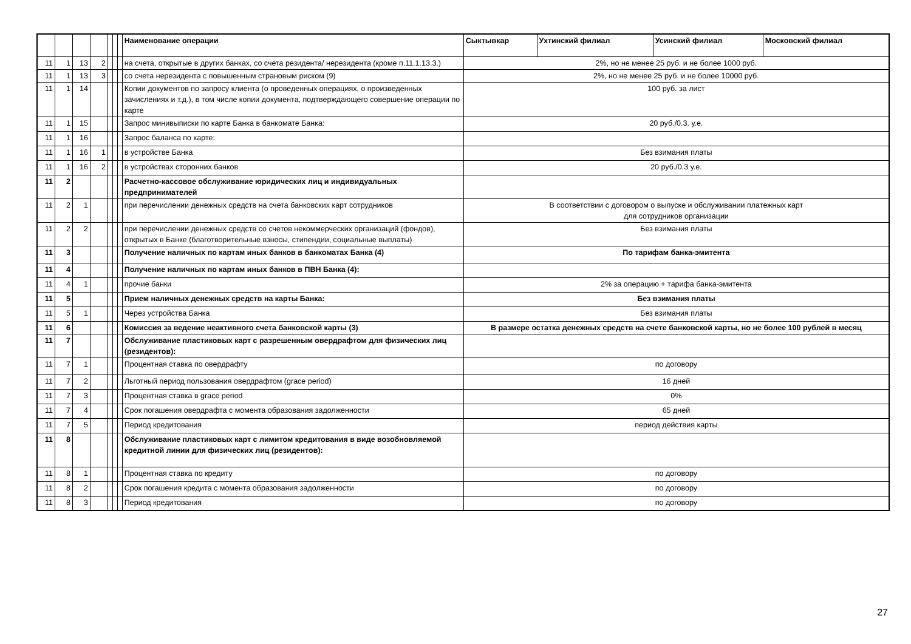| | | | | | | | Наименование операции | Сыктывкар | Ухтинский филиал | Усинский филиал | Московский филиал |
| --- | --- | --- | --- | --- | --- | --- | --- | --- | --- | --- | --- |
| 11 | 1 | 13 | 2 | | | | на счета, открытые в других банках, со счета резидента/ нерезидента (кроме п.11.1.13.3.) | 2%, но не менее 25 руб. и не более 1000 руб. | | | |
| 11 | 1 | 13 | 3 | | | | со счета нерезидента с повышенным страновым риском (9) | 2%, но не менее 25 руб. и не более 10000 руб. | | | |
| 11 | 1 | 14 | | | | | Копии документов по запросу клиента (о проведенных операциях, о произведенных зачислениях и т.д.), в том числе копии документа, подтверждающего совершение операции по карте | 100 руб. за лист | | | |
| 11 | 1 | 15 | | | | | Запрос минивыписки по карте Банка в банкомате Банка: | 20 руб./0.3. у.е. | | | |
| 11 | 1 | 16 | | | | | Запрос баланса по карте: | | | | |
| 11 | 1 | 16 | 1 | | | | в устройстве Банка | Без взимания платы | | | |
| 11 | 1 | 16 | 2 | | | | в устройствах сторонних банков | 20 руб./0.3 у.е. | | | |
| 11 | 2 | | | | | | Расчетно-кассовое обслуживание юридических лиц и индивидуальных предпринимателей | | | | |
| 11 | 2 | 1 | | | | | при перечислении денежных средств на счета банковских карт сотрудников | В соответствии с договором о выпуске и обслуживании платежных карт для сотрудников организации | | | |
| 11 | 2 | 2 | | | | | при перечислении денежных средств со счетов некоммерческих организаций (фондов), открытых в Банке (благотворительные взносы, стипендии, социальные выплаты) | Без взимания платы | | | |
| 11 | 3 | | | | | | Получение наличных по картам иных банков в банкоматах Банка (4) | По тарифам банка-эмитента | | | |
| 11 | 4 | | | | | | Получение наличных по картам иных банков в ПВН Банка (4): | | | | |
| 11 | 4 | 1 | | | | | прочие банки | 2% за операцию + тарифа банка-эмитента | | | |
| 11 | 5 | | | | | | Прием наличных денежных средств на карты Банка: | Без взимания платы | | | |
| 11 | 5 | 1 | | | | | Через устройства Банка | Без взимания платы | | | |
| 11 | 6 | | | | | | Комиссия за ведение неактивного счета банковской карты (3) | В размере остатка денежных средств на счете банковской карты, но не более 100 рублей в месяц | | | |
| 11 | 7 | | | | | | Обслуживание пластиковых карт с разрешенным овердрафтом для физических лиц (резидентов): | | | | |
| 11 | 7 | 1 | | | | | Процентная ставка по овердрафту | по договору | | | |
| 11 | 7 | 2 | | | | | Льготный период пользования овердрафтом (grace period) | 16 дней | | | |
| 11 | 7 | 3 | | | | | Процентная ставка в grace period | 0% | | | |
| 11 | 7 | 4 | | | | | Срок погашения овердрафта с момента образования задолженности | 65 дней | | | |
| 11 | 7 | 5 | | | | | Период кредитования | период действия карты | | | |
| 11 | 8 | | | | | | Обслуживание пластиковых карт с лимитом кредитования в виде возобновляемой кредитной линии для физических лиц (резидентов): | | | | |
| 11 | 8 | 1 | | | | | Процентная ставка по кредиту | по договору | | | |
| 11 | 8 | 2 | | | | | Срок погашения кредита с момента образования задолженности | по договору | | | |
| 11 | 8 | 3 | | | | | Период кредитования | по договору | | | |
27